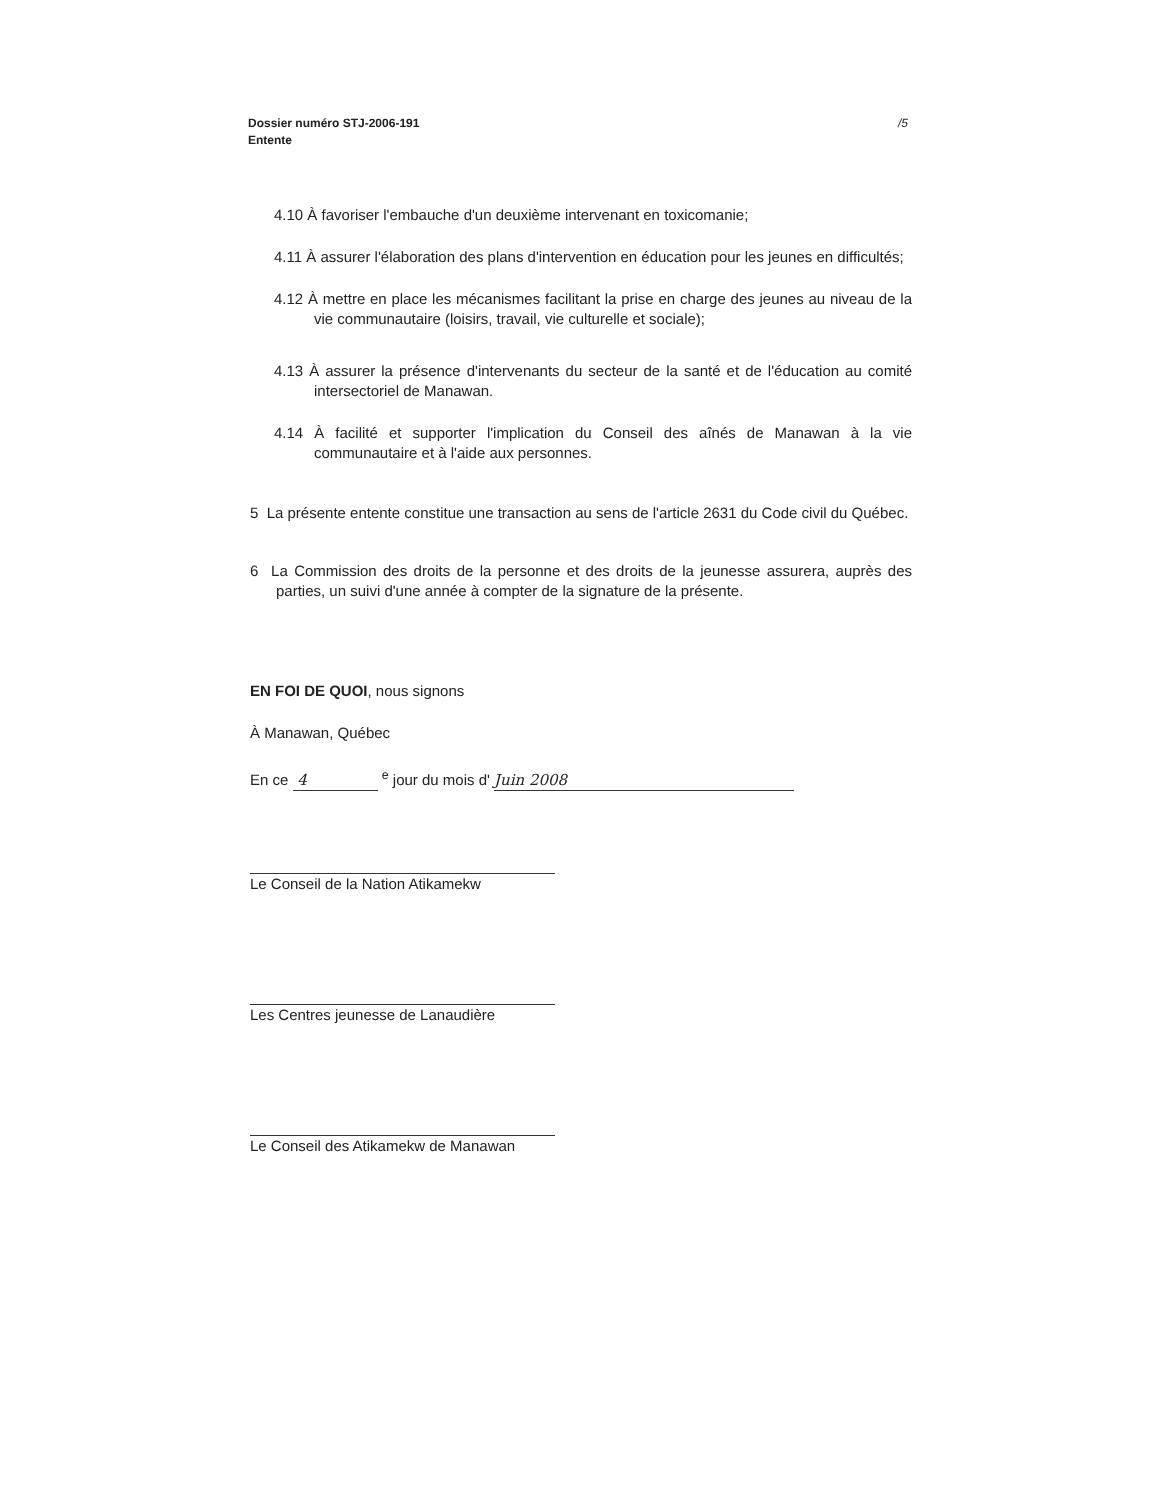/5 Dossier numéro STJ-2006-191
Entente
4.10 À favoriser l'embauche d'un deuxième intervenant en toxicomanie;
4.11 À assurer l'élaboration des plans d'intervention en éducation pour les jeunes en difficultés;
4.12 À mettre en place les mécanismes facilitant la prise en charge des jeunes au niveau de la vie communautaire (loisirs, travail, vie culturelle et sociale);
4.13 À assurer la présence d'intervenants du secteur de la santé et de l'éducation au comité intersectoriel de Manawan.
4.14 À facilité et supporter l'implication du Conseil des aînés de Manawan à la vie communautaire et à l'aide aux personnes.
5 La présente entente constitue une transaction au sens de l'article 2631 du Code civil du Québec.
6 La Commission des droits de la personne et des droits de la jeunesse assurera, auprès des parties, un suivi d'une année à compter de la signature de la présente.
EN FOI DE QUOI, nous signons
À Manawan, Québec
En ce 4 <sup>e</sup> jour du mois d' Juin 2008
Le Conseil de la Nation Atikamekw
Les Centres jeunesse de Lanaudière
Le Conseil des Atikamekw de Manawan